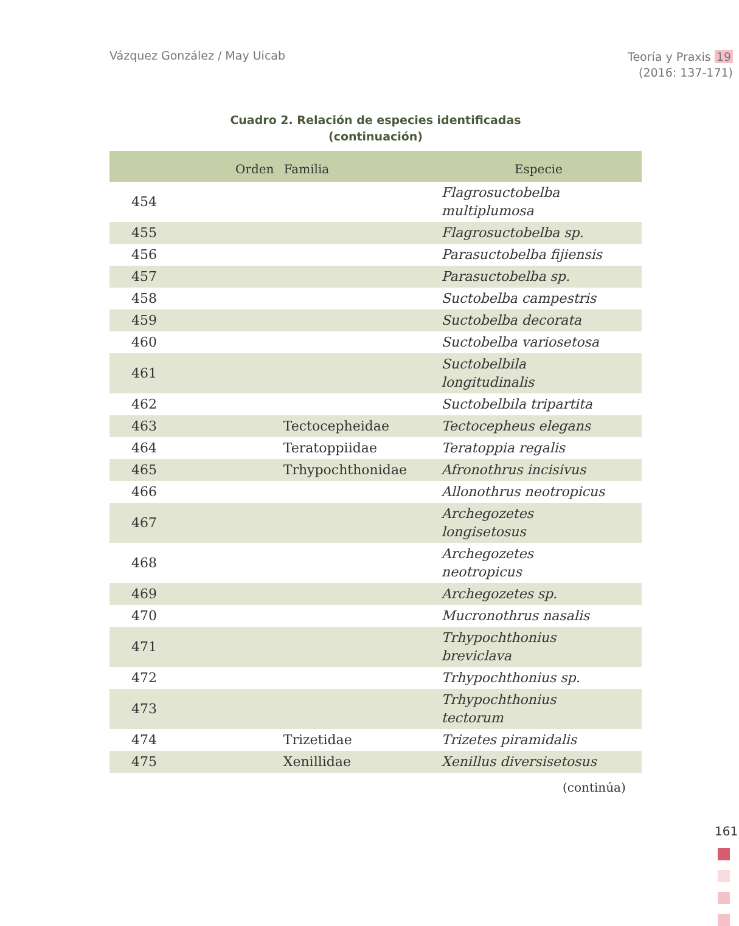Vázquez González / May Uicab
Teoría y Praxis 19
(2016: 137-171)
Cuadro 2. Relación de especies identificadas
(continuación)
| | Orden | Familia | Especie |
| --- | --- | --- | --- |
| 454 | | | Flagrosuctobelba multiplumosa |
| 455 | | | Flagrosuctobelba sp. |
| 456 | | | Parasuctobelba fijiensis |
| 457 | | | Parasuctobelba sp. |
| 458 | | | Suctobelba campestris |
| 459 | | | Suctobelba decorata |
| 460 | | | Suctobelba variosetosa |
| 461 | | | Suctobelbila longitudinalis |
| 462 | | | Suctobelbila tripartita |
| 463 | | Tectocepheidae | Tectocepheus elegans |
| 464 | | Teratoppiidae | Teratoppia regalis |
| 465 | | Trhypochthonidae | Afronothrus incisivus |
| 466 | | | Allonothrus neotropicus |
| 467 | | | Archegozetes longisetosus |
| 468 | | | Archegozetes neotropicus |
| 469 | | | Archegozetes sp. |
| 470 | | | Mucronothrus nasalis |
| 471 | | | Trhypochthonius breviclava |
| 472 | | | Trhypochthonius sp. |
| 473 | | | Trhypochthonius tectorum |
| 474 | | Trizetidae | Trizetes piramidalis |
| 475 | | Xenillidae | Xenillus diversisetosus |
(continúa)
161